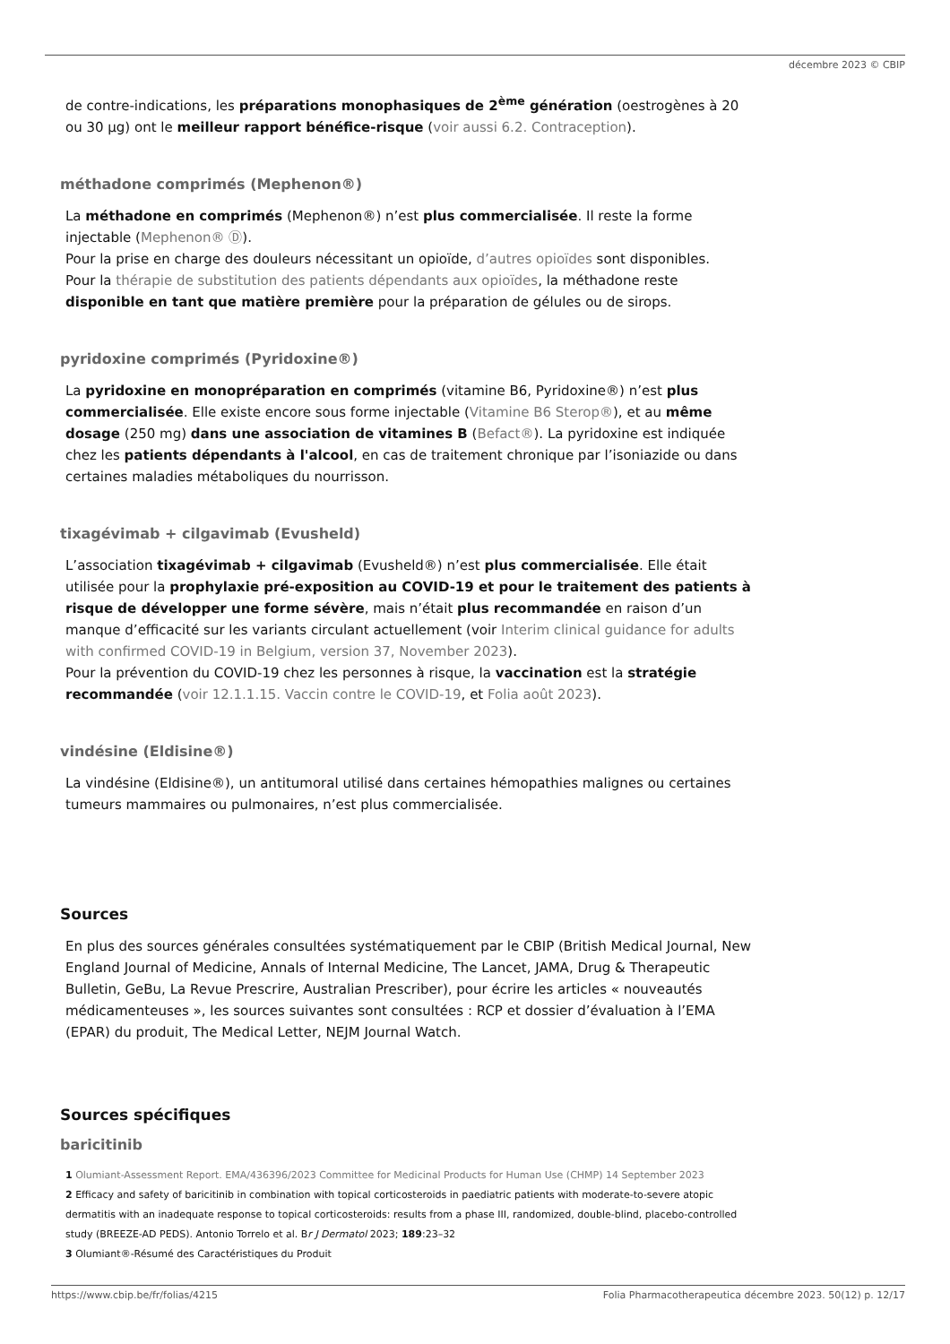décembre 2023 © CBIP
de contre-indications, les préparations monophasiques de 2<sup>ème</sup> génération (oestrogènes à 20 ou 30 µg) ont le meilleur rapport bénéfice-risque (voir aussi 6.2. Contraception).
méthadone comprimés (Mephenon®)
La méthadone en comprimés (Mephenon®) n’est plus commercialisée. Il reste la forme injectable (Mephenon® Ⓓ).
Pour la prise en charge des douleurs nécessitant un opioïde, d’autres opioïdes sont disponibles.
Pour la thérapie de substitution des patients dépendants aux opioïdes, la méthadone reste disponible en tant que matière première pour la préparation de gélules ou de sirops.
pyridoxine comprimés (Pyridoxine®)
La pyridoxine en monopréparation en comprimés (vitamine B6, Pyridoxine®) n’est plus commercialisée. Elle existe encore sous forme injectable (Vitamine B6 Sterop®), et au même dosage (250 mg) dans une association de vitamines B (Befact®). La pyridoxine est indiquée chez les patients dépendants à l'alcool, en cas de traitement chronique par l’isoniazide ou dans certaines maladies métaboliques du nourrisson.
tixagévimab + cilgavimab (Evusheld)
L’association tixagévimab + cilgavimab (Evusheld®) n’est plus commercialisée. Elle était utilisée pour la prophylaxie pré-exposition au COVID-19 et pour le traitement des patients à risque de développer une forme sévère, mais n’était plus recommandée en raison d’un manque d’efficacité sur les variants circulant actuellement (voir Interim clinical guidance for adults with confirmed COVID-19 in Belgium, version 37, November 2023).
Pour la prévention du COVID-19 chez les personnes à risque, la vaccination est la stratégie recommandée (voir 12.1.1.15. Vaccin contre le COVID-19, et Folia août 2023).
vindésine (Eldisine®)
La vindésine (Eldisine®), un antitumoral utilisé dans certaines hémopathies malignes ou certaines tumeurs mammaires ou pulmonaires, n’est plus commercialisée.
Sources
En plus des sources générales consultées systématiquement par le CBIP (British Medical Journal, New England Journal of Medicine, Annals of Internal Medicine, The Lancet, JAMA, Drug & Therapeutic Bulletin, GeBu, La Revue Prescrire, Australian Prescriber), pour écrire les articles « nouveautés médicamenteuses », les sources suivantes sont consultées : RCP et dossier d’évaluation à l’EMA (EPAR) du produit, The Medical Letter, NEJM Journal Watch.
Sources spécifiques
baricitinib
1 Olumiant-Assessment Report. EMA/436396/2023 Committee for Medicinal Products for Human Use (CHMP) 14 September 2023
2 Efficacy and safety of baricitinib in combination with topical corticosteroids in paediatric patients with moderate-to-severe atopic dermatitis with an inadequate response to topical corticosteroids: results from a phase III, randomized, double-blind, placebo-controlled study (BREEZE-AD PEDS). Antonio Torrelo et al. Br J Dermatol 2023; 189:23–32
3 Olumiant®-Résumé des Caractéristiques du Produit
https://www.cbip.be/fr/folias/4215 Folia Pharmacotherapeutica décembre 2023. 50(12) p. 12/17